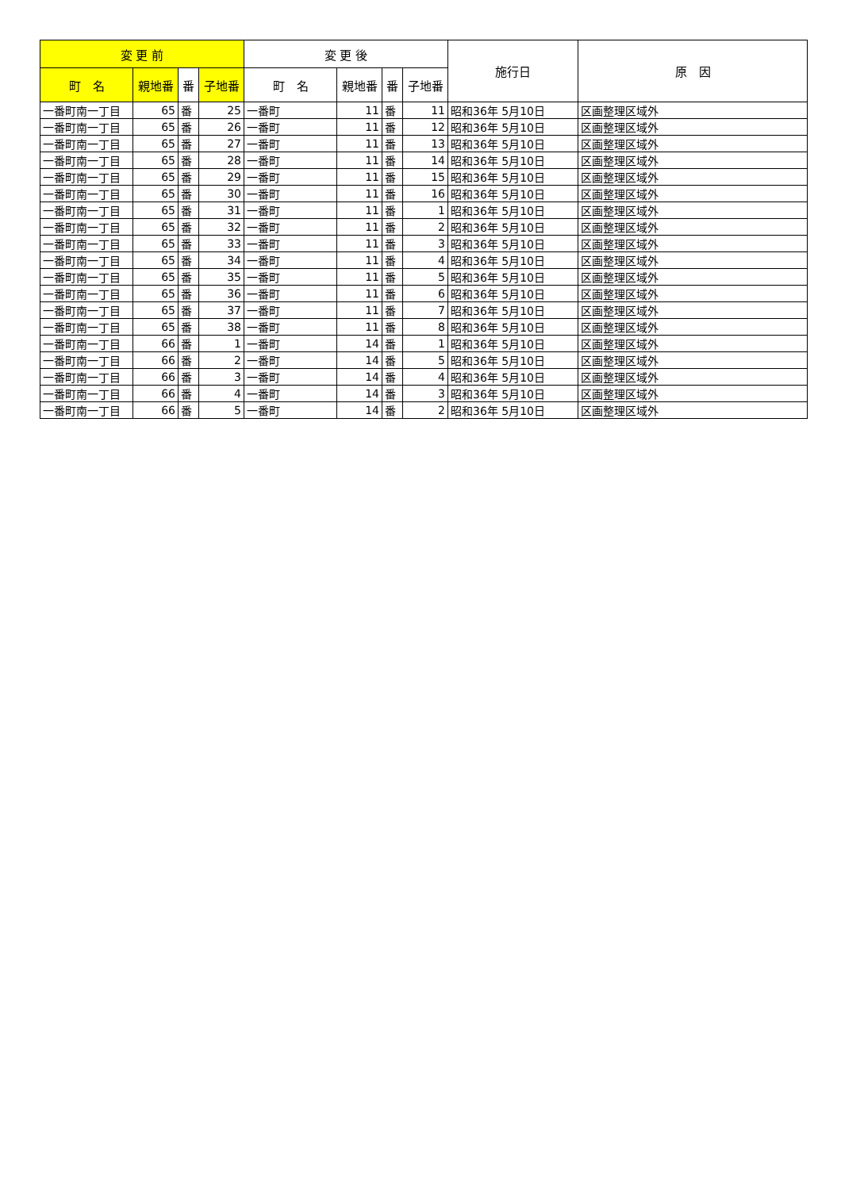| 変 更 前 | | | | 変 更 後 | | | | 施行日 | 原 因 |
| --- | --- | --- | --- | --- | --- | --- | --- | --- | --- |
| 町 名 | 親地番 | 番 | 子地番 | 町 名 | 親地番 | 番 | 子地番 | | |
| 一番町南一丁目 | 65 | 番 | 25 | 一番町 | 11 | 番 | 11 | 昭和36年 5月10日 | 区画整理区域外 |
| 一番町南一丁目 | 65 | 番 | 26 | 一番町 | 11 | 番 | 12 | 昭和36年 5月10日 | 区画整理区域外 |
| 一番町南一丁目 | 65 | 番 | 27 | 一番町 | 11 | 番 | 13 | 昭和36年 5月10日 | 区画整理区域外 |
| 一番町南一丁目 | 65 | 番 | 28 | 一番町 | 11 | 番 | 14 | 昭和36年 5月10日 | 区画整理区域外 |
| 一番町南一丁目 | 65 | 番 | 29 | 一番町 | 11 | 番 | 15 | 昭和36年 5月10日 | 区画整理区域外 |
| 一番町南一丁目 | 65 | 番 | 30 | 一番町 | 11 | 番 | 16 | 昭和36年 5月10日 | 区画整理区域外 |
| 一番町南一丁目 | 65 | 番 | 31 | 一番町 | 11 | 番 | 1 | 昭和36年 5月10日 | 区画整理区域外 |
| 一番町南一丁目 | 65 | 番 | 32 | 一番町 | 11 | 番 | 2 | 昭和36年 5月10日 | 区画整理区域外 |
| 一番町南一丁目 | 65 | 番 | 33 | 一番町 | 11 | 番 | 3 | 昭和36年 5月10日 | 区画整理区域外 |
| 一番町南一丁目 | 65 | 番 | 34 | 一番町 | 11 | 番 | 4 | 昭和36年 5月10日 | 区画整理区域外 |
| 一番町南一丁目 | 65 | 番 | 35 | 一番町 | 11 | 番 | 5 | 昭和36年 5月10日 | 区画整理区域外 |
| 一番町南一丁目 | 65 | 番 | 36 | 一番町 | 11 | 番 | 6 | 昭和36年 5月10日 | 区画整理区域外 |
| 一番町南一丁目 | 65 | 番 | 37 | 一番町 | 11 | 番 | 7 | 昭和36年 5月10日 | 区画整理区域外 |
| 一番町南一丁目 | 65 | 番 | 38 | 一番町 | 11 | 番 | 8 | 昭和36年 5月10日 | 区画整理区域外 |
| 一番町南一丁目 | 66 | 番 | 1 | 一番町 | 14 | 番 | 1 | 昭和36年 5月10日 | 区画整理区域外 |
| 一番町南一丁目 | 66 | 番 | 2 | 一番町 | 14 | 番 | 5 | 昭和36年 5月10日 | 区画整理区域外 |
| 一番町南一丁目 | 66 | 番 | 3 | 一番町 | 14 | 番 | 4 | 昭和36年 5月10日 | 区画整理区域外 |
| 一番町南一丁目 | 66 | 番 | 4 | 一番町 | 14 | 番 | 3 | 昭和36年 5月10日 | 区画整理区域外 |
| 一番町南一丁目 | 66 | 番 | 5 | 一番町 | 14 | 番 | 2 | 昭和36年 5月10日 | 区画整理区域外 |